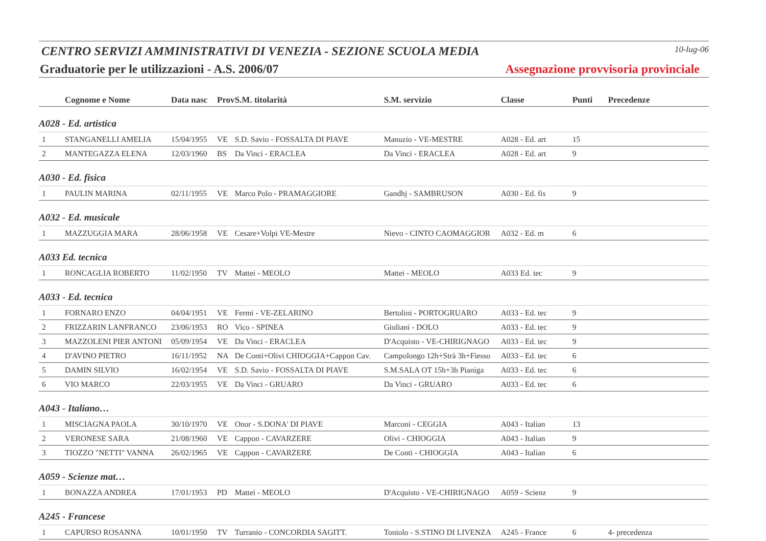CENTRO SERVIZI AMMINISTRATIVI DI VENEZIA - SEZIONE SCUOLA MEDIA
10-lug-06
Graduatorie per le utilizzazioni - A.S. 2006/07
Assegnazione provvisoria provinciale
| | Cognome e Nome | Data nasc | Prov | S.M. titolarità | S.M. servizio | Classe | Punti | Precedenze |
| --- | --- | --- | --- | --- | --- | --- | --- | --- |
| A028 - Ed. artistica | | | | | | | | |
| 1 | STANGANELLI AMELIA | 15/04/1955 | VE | S.D. Savio - FOSSALTA DI PIAVE | Manuzio - VE-MESTRE | A028 - Ed. art | 15 | |
| 2 | MANTEGAZZA ELENA | 12/03/1960 | BS | Da Vinci - ERACLEA | Da Vinci - ERACLEA | A028 - Ed. art | 9 | |
| A030 - Ed. fisica | | | | | | | | |
| 1 | PAULIN MARINA | 02/11/1955 | VE | Marco Polo - PRAMAGGIORE | Gandhj - SAMBRUSON | A030 - Ed. fis | 9 | |
| A032 - Ed. musicale | | | | | | | | |
| 1 | MAZZUGGIA MARA | 28/06/1958 | VE | Cesare+Volpi VE-Mestre | Nievo - CINTO CAOMAGGIOR | A032 - Ed. m | 6 | |
| A033 Ed. tecnica | | | | | | | | |
| 1 | RONCAGLIA ROBERTO | 11/02/1950 | TV | Mattei - MEOLO | Mattei - MEOLO | A033 Ed. tec | 9 | |
| A033 - Ed. tecnica | | | | | | | | |
| 1 | FORNARO ENZO | 04/04/1951 | VE | Fermi - VE-ZELARINO | Bertolini - PORTOGRUARO | A033 - Ed. tec | 9 | |
| 2 | FRIZZARIN LANFRANCO | 23/06/1953 | RO | Vico - SPINEA | Giuliani - DOLO | A033 - Ed. tec | 9 | |
| 3 | MAZZOLENI PIER ANTONI | 05/09/1954 | VE | Da Vinci - ERACLEA | D'Acquisto - VE-CHIRIGNAGO | A033 - Ed. tec | 9 | |
| 4 | D'AVINO PIETRO | 16/11/1952 | NA | De Conti+Olivi CHIOGGIA+Cappon Cav. | Campolongo 12h+Strà 3h+Fiesso | A033 - Ed. tec | 6 | |
| 5 | DAMIN SILVIO | 16/02/1954 | VE | S.D. Savio - FOSSALTA DI PIAVE | S.M.SALA OT 15h+3h Pianiga | A033 - Ed. tec | 6 | |
| 6 | VIO MARCO | 22/03/1955 | VE | Da Vinci - GRUARO | Da Vinci - GRUARO | A033 - Ed. tec | 6 | |
| A043 - Italiano… | | | | | | | | |
| 1 | MISCIAGNA PAOLA | 30/10/1970 | VE | Onor - S.DONA' DI PIAVE | Marconi - CEGGIA | A043 - Italian | 13 | |
| 2 | VERONESE SARA | 21/08/1960 | VE | Cappon - CAVARZERE | Olivi - CHIOGGIA | A043 - Italian | 9 | |
| 3 | TIOZZO "NETTI" VANNA | 26/02/1965 | VE | Cappon - CAVARZERE | De Conti - CHIOGGIA | A043 - Italian | 6 | |
| A059 - Scienze mat… | | | | | | | | |
| 1 | BONAZZA ANDREA | 17/01/1953 | PD | Mattei - MEOLO | D'Acquisto - VE-CHIRIGNAGO | A059 - Scienz | 9 | |
| A245 - Francese | | | | | | | | |
| 1 | CAPURSO ROSANNA | 10/01/1950 | TV | Turranio - CONCORDIA SAGITT. | Toniolo - S.STINO DI LIVENZA | A245 - France | 6 | 4- precedenza |